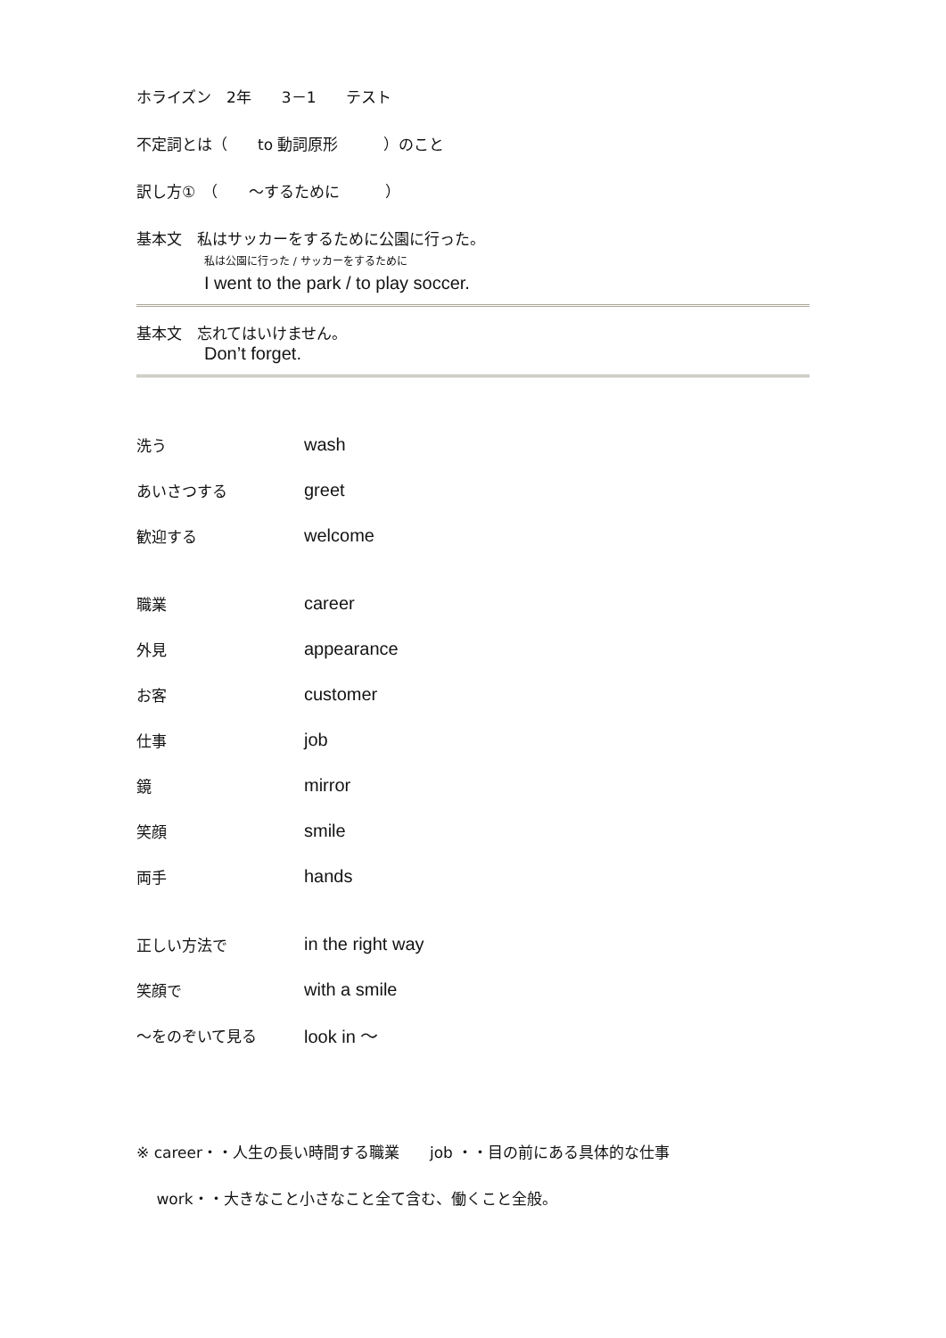ホライズン　2年　　3－1　　テスト
不定詞とは（　　to 動詞原形　　　）のこと
訳し方①　（　　～するために　　　）
基本文　私はサッカーをするために公園に行った。
私は公園に行った / サッカーをするために
I went to the park / to play soccer.
基本文　忘れてはいけません。
Don’t forget.
| 洗う | wash |
| あいさつする | greet |
| 歓迎する | welcome |
| 職業 | career |
| 外見 | appearance |
| お客 | customer |
| 仕事 | job |
| 鏡 | mirror |
| 笑顔 | smile |
| 両手 | hands |
| 正しい方法で | in the right way |
| 笑顔で | with a smile |
| ～をのぞいて見る | look in ～ |
※ career・・人生の長い時間する職業　　job ・・目の前にある具体的な仕事
　 work・・大きなこと小さなこと全て含む、働くこと全般。